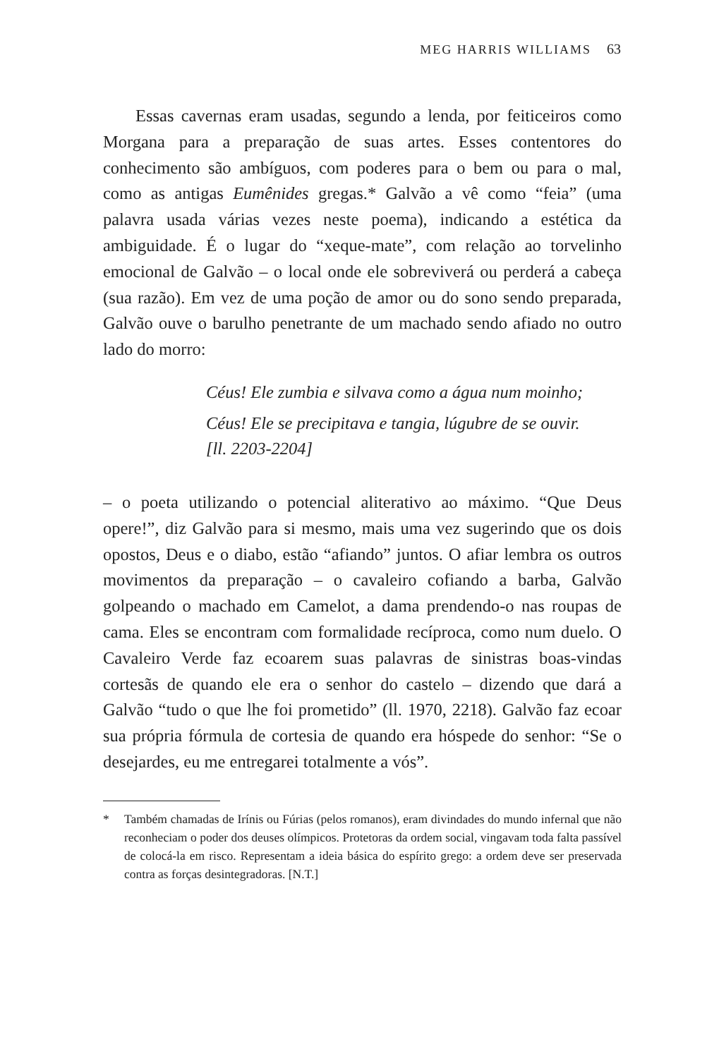MEG HARRIS WILLIAMS 63
Essas cavernas eram usadas, segundo a lenda, por feiticeiros como Morgana para a preparação de suas artes. Esses contentores do conhecimento são ambíguos, com poderes para o bem ou para o mal, como as antigas Eumênides gregas.* Galvão a vê como “feia” (uma palavra usada várias vezes neste poema), indicando a estética da ambiguidade. É o lugar do “xeque-mate”, com relação ao torvelinho emocional de Galvão – o local onde ele sobreviverá ou perderá a cabeça (sua razão). Em vez de uma poção de amor ou do sono sendo preparada, Galvão ouve o barulho penetrante de um machado sendo afiado no outro lado do morro:
Céus! Ele zumbia e silvava como a água num moinho;
Céus! Ele se precipitava e tangia, lúgubre de se ouvir.
[ll. 2203-2204]
– o poeta utilizando o potencial aliterativo ao máximo. “Que Deus opere!”, diz Galvão para si mesmo, mais uma vez sugerindo que os dois opostos, Deus e o diabo, estão “afiando” juntos. O afiar lembra os outros movimentos da preparação – o cavaleiro cofiando a barba, Galvão golpeando o machado em Camelot, a dama prendendo-o nas roupas de cama. Eles se encontram com formalidade recíproca, como num duelo. O Cavaleiro Verde faz ecoarem suas palavras de sinistras boas-vindas cortesãs de quando ele era o senhor do castelo – dizendo que dará a Galvão “tudo o que lhe foi prometido” (ll. 1970, 2218). Galvão faz ecoar sua própria fórmula de cortesia de quando era hóspede do senhor: “Se o desejardes, eu me entregarei totalmente a vós”.
* Também chamadas de Irínis ou Fúrias (pelos romanos), eram divindades do mundo infernal que não reconheciam o poder dos deuses olímpicos. Protetoras da ordem social, vingavam toda falta passível de colocá-la em risco. Representam a ideia básica do espírito grego: a ordem deve ser preservada contra as forças desintegradoras. [N.T.]